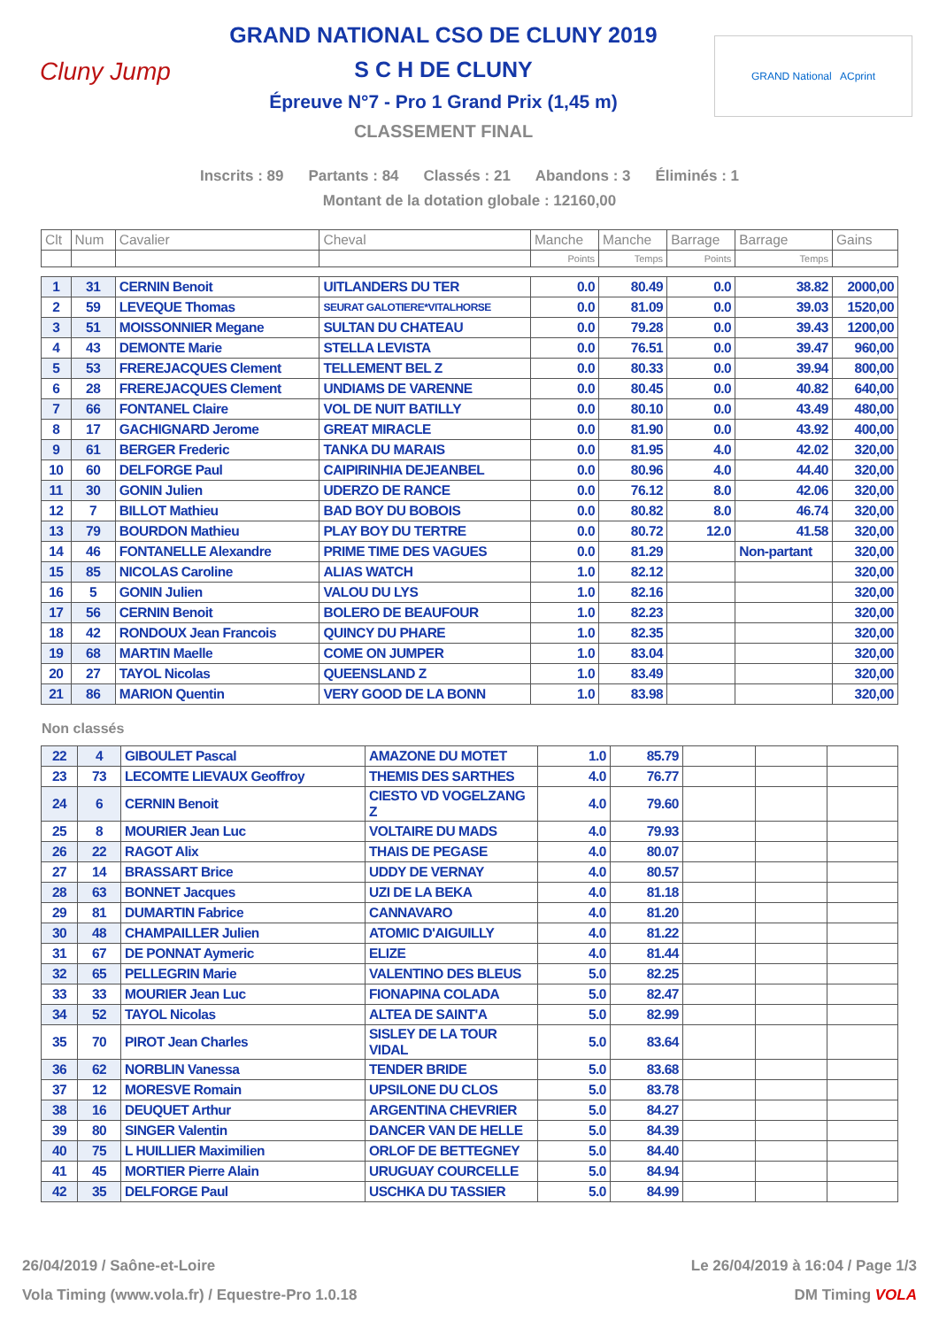Cluny Jump
GRAND NATIONAL CSO DE CLUNY 2019
S C H DE CLUNY
Épreuve N°7 - Pro 1 Grand Prix (1,45 m)
CLASSEMENT FINAL
GRAND National ACprint
Inscrits : 89 Partants : 84 Classés : 21 Abandons : 3 Éliminés : 1
Montant de la dotation globale : 12160,00
| Clt | Num | Cavalier | Cheval | Manche | Manche | Barrage | Barrage | Gains |
| --- | --- | --- | --- | --- | --- | --- | --- | --- |
| | | | | Points | Temps | Points | Temps | |
| 1 | 31 | CERNIN Benoit | UITLANDERS DU TER | 0.0 | 80.49 | 0.0 | 38.82 | 2000,00 |
| 2 | 59 | LEVEQUE Thomas | SEURAT GALOTIERE*VITALHORSE | 0.0 | 81.09 | 0.0 | 39.03 | 1520,00 |
| 3 | 51 | MOISSONNIER Megane | SULTAN DU CHATEAU | 0.0 | 79.28 | 0.0 | 39.43 | 1200,00 |
| 4 | 43 | DEMONTE Marie | STELLA LEVISTA | 0.0 | 76.51 | 0.0 | 39.47 | 960,00 |
| 5 | 53 | FREREJACQUES Clement | TELLEMENT BEL Z | 0.0 | 80.33 | 0.0 | 39.94 | 800,00 |
| 6 | 28 | FREREJACQUES Clement | UNDIAMS DE VARENNE | 0.0 | 80.45 | 0.0 | 40.82 | 640,00 |
| 7 | 66 | FONTANEL Claire | VOL DE NUIT BATILLY | 0.0 | 80.10 | 0.0 | 43.49 | 480,00 |
| 8 | 17 | GACHIGNARD Jerome | GREAT MIRACLE | 0.0 | 81.90 | 0.0 | 43.92 | 400,00 |
| 9 | 61 | BERGER Frederic | TANKA DU MARAIS | 0.0 | 81.95 | 4.0 | 42.02 | 320,00 |
| 10 | 60 | DELFORGE Paul | CAIPIRINHIA DEJEANBEL | 0.0 | 80.96 | 4.0 | 44.40 | 320,00 |
| 11 | 30 | GONIN Julien | UDERZO DE RANCE | 0.0 | 76.12 | 8.0 | 42.06 | 320,00 |
| 12 | 7 | BILLOT Mathieu | BAD BOY DU BOBOIS | 0.0 | 80.82 | 8.0 | 46.74 | 320,00 |
| 13 | 79 | BOURDON Mathieu | PLAY BOY DU TERTRE | 0.0 | 80.72 | 12.0 | 41.58 | 320,00 |
| 14 | 46 | FONTANELLE Alexandre | PRIME TIME DES VAGUES | 0.0 | 81.29 | | Non-partant | 320,00 |
| 15 | 85 | NICOLAS Caroline | ALIAS WATCH | 1.0 | 82.12 | | | 320,00 |
| 16 | 5 | GONIN Julien | VALOU DU LYS | 1.0 | 82.16 | | | 320,00 |
| 17 | 56 | CERNIN Benoit | BOLERO DE BEAUFOUR | 1.0 | 82.23 | | | 320,00 |
| 18 | 42 | RONDOUX Jean Francois | QUINCY DU PHARE | 1.0 | 82.35 | | | 320,00 |
| 19 | 68 | MARTIN Maelle | COME ON JUMPER | 1.0 | 83.04 | | | 320,00 |
| 20 | 27 | TAYOL Nicolas | QUEENSLAND Z | 1.0 | 83.49 | | | 320,00 |
| 21 | 86 | MARION Quentin | VERY GOOD DE LA BONN | 1.0 | 83.98 | | | 320,00 |
Non classés
| 22 | 4 | GIBOULET Pascal | AMAZONE DU MOTET | 1.0 | 85.79 | | | |
| 23 | 73 | LECOMTE LIEVAUX Geoffroy | THEMIS DES SARTHES | 4.0 | 76.77 | | | |
| 24 | 6 | CERNIN Benoit | CIESTO VD VOGELZANG Z | 4.0 | 79.60 | | | |
| 25 | 8 | MOURIER Jean Luc | VOLTAIRE DU MADS | 4.0 | 79.93 | | | |
| 26 | 22 | RAGOT Alix | THAIS DE PEGASE | 4.0 | 80.07 | | | |
| 27 | 14 | BRASSART Brice | UDDY DE VERNAY | 4.0 | 80.57 | | | |
| 28 | 63 | BONNET Jacques | UZI DE LA BEKA | 4.0 | 81.18 | | | |
| 29 | 81 | DUMARTIN Fabrice | CANNAVARO | 4.0 | 81.20 | | | |
| 30 | 48 | CHAMPAILLER Julien | ATOMIC D'AIGUILLY | 4.0 | 81.22 | | | |
| 31 | 67 | DE PONNAT Aymeric | ELIZE | 4.0 | 81.44 | | | |
| 32 | 65 | PELLEGRIN Marie | VALENTINO DES BLEUS | 5.0 | 82.25 | | | |
| 33 | 33 | MOURIER Jean Luc | FIONAPINA COLADA | 5.0 | 82.47 | | | |
| 34 | 52 | TAYOL Nicolas | ALTEA DE SAINT'A | 5.0 | 82.99 | | | |
| 35 | 70 | PIROT Jean Charles | SISLEY DE LA TOUR VIDAL | 5.0 | 83.64 | | | |
| 36 | 62 | NORBLIN Vanessa | TENDER BRIDE | 5.0 | 83.68 | | | |
| 37 | 12 | MORESVE Romain | UPSILONE DU CLOS | 5.0 | 83.78 | | | |
| 38 | 16 | DEUQUET Arthur | ARGENTINA CHEVRIER | 5.0 | 84.27 | | | |
| 39 | 80 | SINGER Valentin | DANCER VAN DE HELLE | 5.0 | 84.39 | | | |
| 40 | 75 | L HUILLIER Maximilien | ORLOF DE BETTEGNEY | 5.0 | 84.40 | | | |
| 41 | 45 | MORTIER Pierre Alain | URUGUAY COURCELLE | 5.0 | 84.94 | | | |
| 42 | 35 | DELFORGE Paul | USCHKA DU TASSIER | 5.0 | 84.99 | | | |
26/04/2019 / Saône-et-Loire Le 26/04/2019 à 16:04 / Page 1/3
Vola Timing (www.vola.fr) / Equestre-Pro 1.0.18 DM Timing VOLA